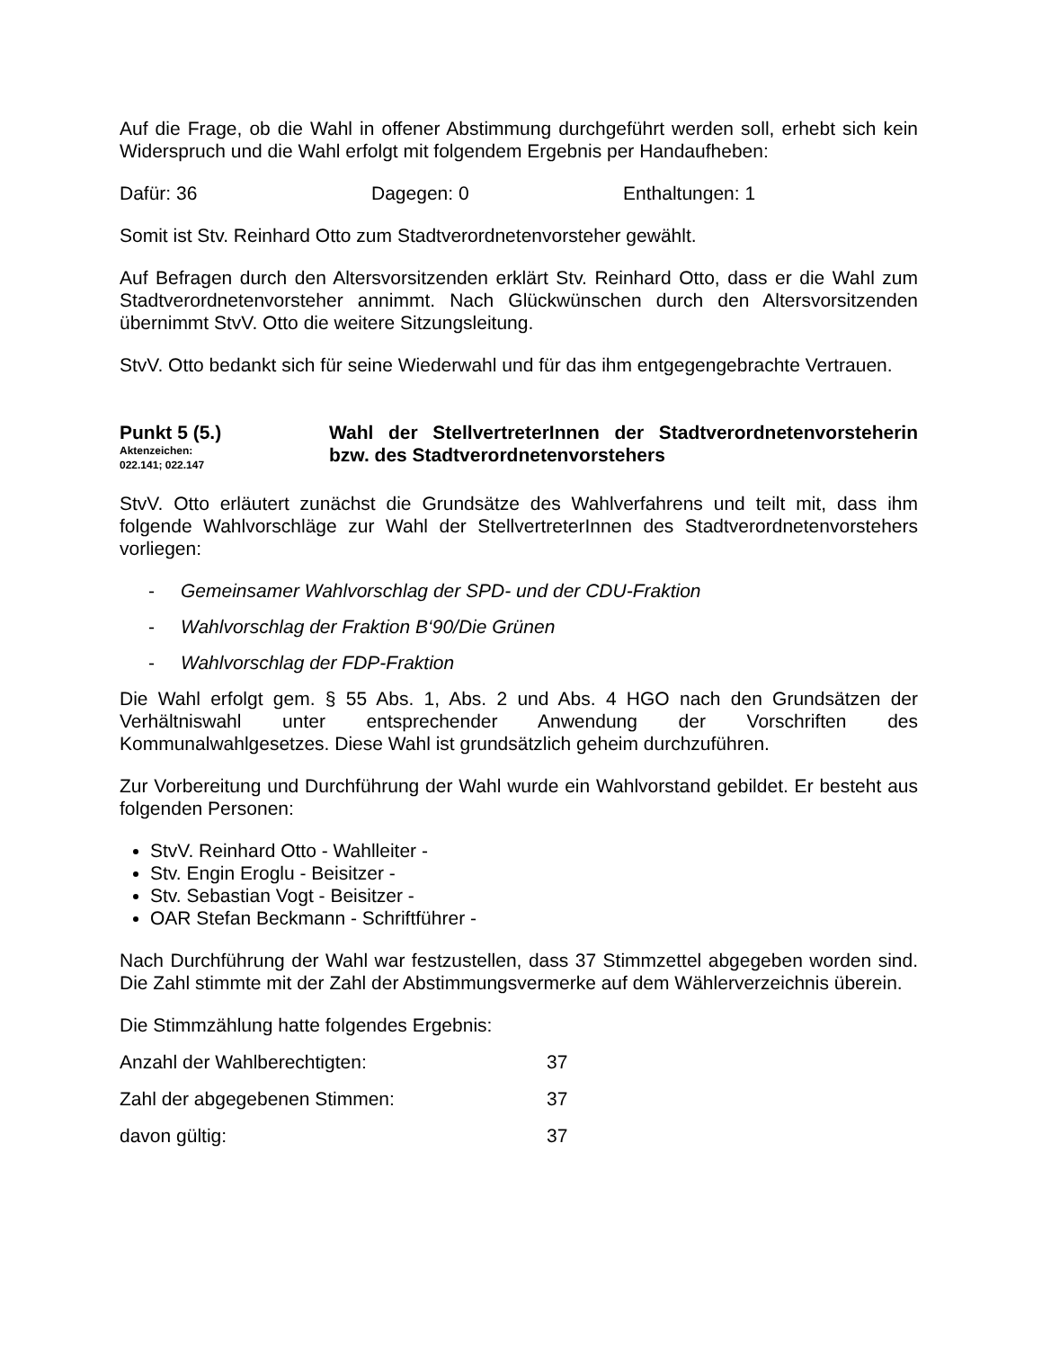Auf die Frage, ob die Wahl in offener Abstimmung durchgeführt werden soll, erhebt sich kein Widerspruch und die Wahl erfolgt mit folgendem Ergebnis per Handaufheben:
Dafür: 36 Dagegen: 0 Enthaltungen: 1
Somit ist Stv. Reinhard Otto zum Stadtverordnetenvorsteher gewählt.
Auf Befragen durch den Altersvorsitzenden erklärt Stv. Reinhard Otto, dass er die Wahl zum Stadtverordnetenvorsteher annimmt. Nach Glückwünschen durch den Altersvorsitzenden übernimmt StvV. Otto die weitere Sitzungsleitung.
StvV. Otto bedankt sich für seine Wiederwahl und für das ihm entgegengebrachte Vertrauen.
Punkt 5 (5.)
Aktenzeichen:
022.141; 022.147
Wahl der StellvertreterInnen der Stadtverordnetenvorsteherin bzw. des Stadtverordnetenvorstehers
StvV. Otto erläutert zunächst die Grundsätze des Wahlverfahrens und teilt mit, dass ihm folgende Wahlvorschläge zur Wahl der StellvertreterInnen des Stadtverordnetenvorstehers vorliegen:
- Gemeinsamer Wahlvorschlag der SPD- und der CDU-Fraktion
- Wahlvorschlag der Fraktion B‘90/Die Grünen
- Wahlvorschlag der FDP-Fraktion
Die Wahl erfolgt gem. § 55 Abs. 1, Abs. 2 und Abs. 4 HGO nach den Grundsätzen der Verhältniswahl unter entsprechender Anwendung der Vorschriften des Kommunalwahlgesetzes. Diese Wahl ist grundsätzlich geheim durchzuführen.
Zur Vorbereitung und Durchführung der Wahl wurde ein Wahlvorstand gebildet. Er besteht aus folgenden Personen:
StvV. Reinhard Otto - Wahlleiter -
Stv. Engin Eroglu - Beisitzer -
Stv. Sebastian Vogt - Beisitzer -
OAR Stefan Beckmann - Schriftführer -
Nach Durchführung der Wahl war festzustellen, dass 37 Stimmzettel abgegeben worden sind. Die Zahl stimmte mit der Zahl der Abstimmungsvermerke auf dem Wählerverzeichnis überein.
Die Stimmzählung hatte folgendes Ergebnis:
Anzahl der Wahlberechtigten: 37
Zahl der abgegebenen Stimmen: 37
davon gültig: 37